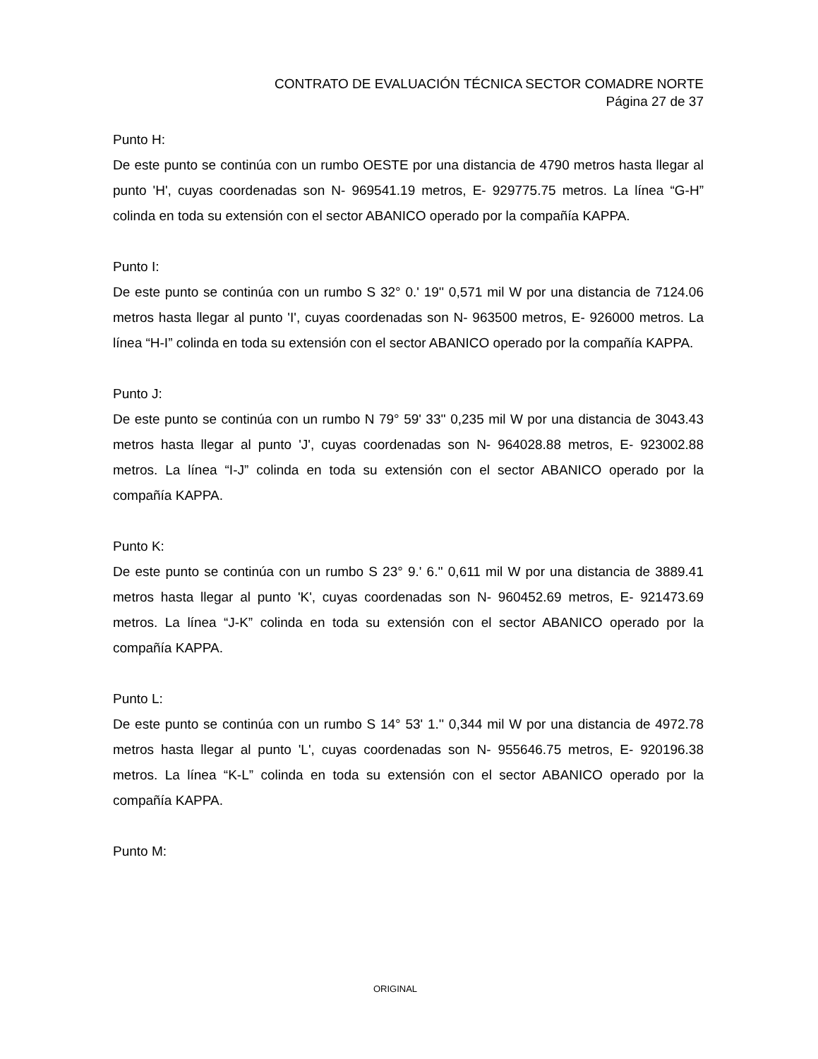CONTRATO DE EVALUACIÓN TÉCNICA SECTOR COMADRE NORTE
Página 27 de 37
Punto H:
De este punto se continúa con un rumbo OESTE por una distancia de 4790 metros hasta llegar al punto 'H', cuyas coordenadas son N- 969541.19 metros, E- 929775.75 metros. La línea “G-H” colinda en toda su extensión con el sector ABANICO operado por la compañía KAPPA.
Punto I:
De este punto se continúa con un rumbo S 32° 0.' 19'' 0,571 mil W por una distancia de 7124.06 metros hasta llegar al punto 'I', cuyas coordenadas son N- 963500 metros, E- 926000 metros. La línea “H-I” colinda en toda su extensión con el sector ABANICO operado por la compañía KAPPA.
Punto J:
De este punto se continúa con un rumbo N 79° 59' 33'' 0,235 mil W por una distancia de 3043.43 metros hasta llegar al punto 'J', cuyas coordenadas son N- 964028.88 metros, E- 923002.88 metros. La línea “I-J” colinda en toda su extensión con el sector ABANICO operado por la compañía KAPPA.
Punto K:
De este punto se continúa con un rumbo S 23° 9.' 6.'' 0,611 mil W por una distancia de 3889.41 metros hasta llegar al punto 'K', cuyas coordenadas son N- 960452.69 metros, E- 921473.69 metros. La línea “J-K” colinda en toda su extensión con el sector ABANICO operado por la compañía KAPPA.
Punto L:
De este punto se continúa con un rumbo S 14° 53' 1.'' 0,344 mil W por una distancia de 4972.78 metros hasta llegar al punto 'L', cuyas coordenadas son N- 955646.75 metros, E- 920196.38 metros. La línea “K-L” colinda en toda su extensión con el sector ABANICO operado por la compañía KAPPA.
Punto M:
ORIGINAL